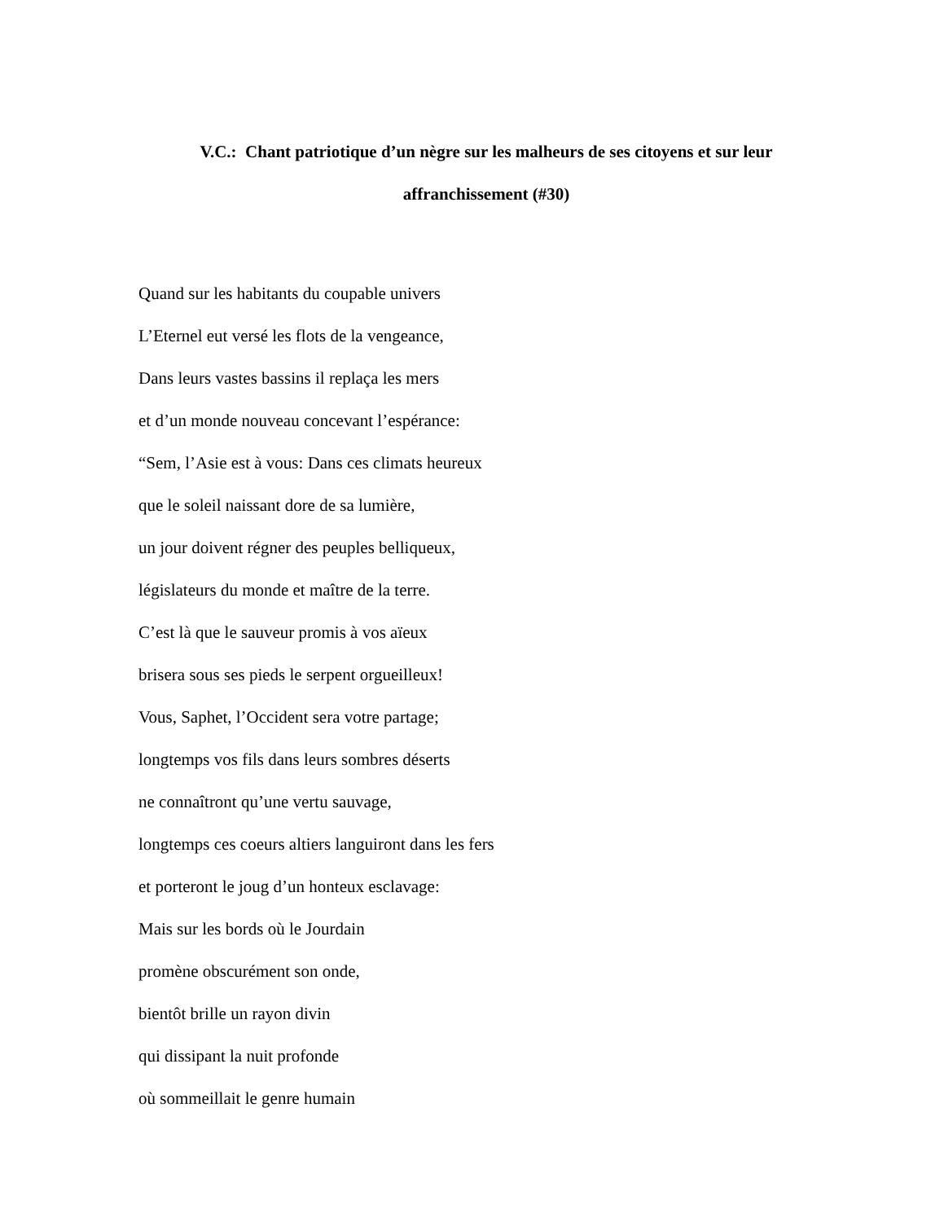V.C.: Chant patriotique d’un nègre sur les malheurs de ses citoyens et sur leur affranchissement (#30)
Quand sur les habitants du coupable univers
L’Eternel eut versé les flots de la vengeance,
Dans leurs vastes bassins il replaça les mers
et d’un monde nouveau concevant l’espérance:
“Sem, l’Asie est à vous: Dans ces climats heureux
que le soleil naissant dore de sa lumière,
un jour doivent régner des peuples belliqueux,
législateurs du monde et maître de la terre.
C’est là que le sauveur promis à vos aïeux
brisera sous ses pieds le serpent orgueilleux!
Vous, Saphet, l’Occident sera votre partage;
longtemps vos fils dans leurs sombres déserts
ne connaîtront qu’une vertu sauvage,
longtemps ces coeurs altiers languiront dans les fers
et porteront le joug d’un honteux esclavage:
Mais sur les bords où le Jourdain
promène obscurément son onde,
bientôt brille un rayon divin
qui dissipant la nuit profonde
où sommeillait le genre humain